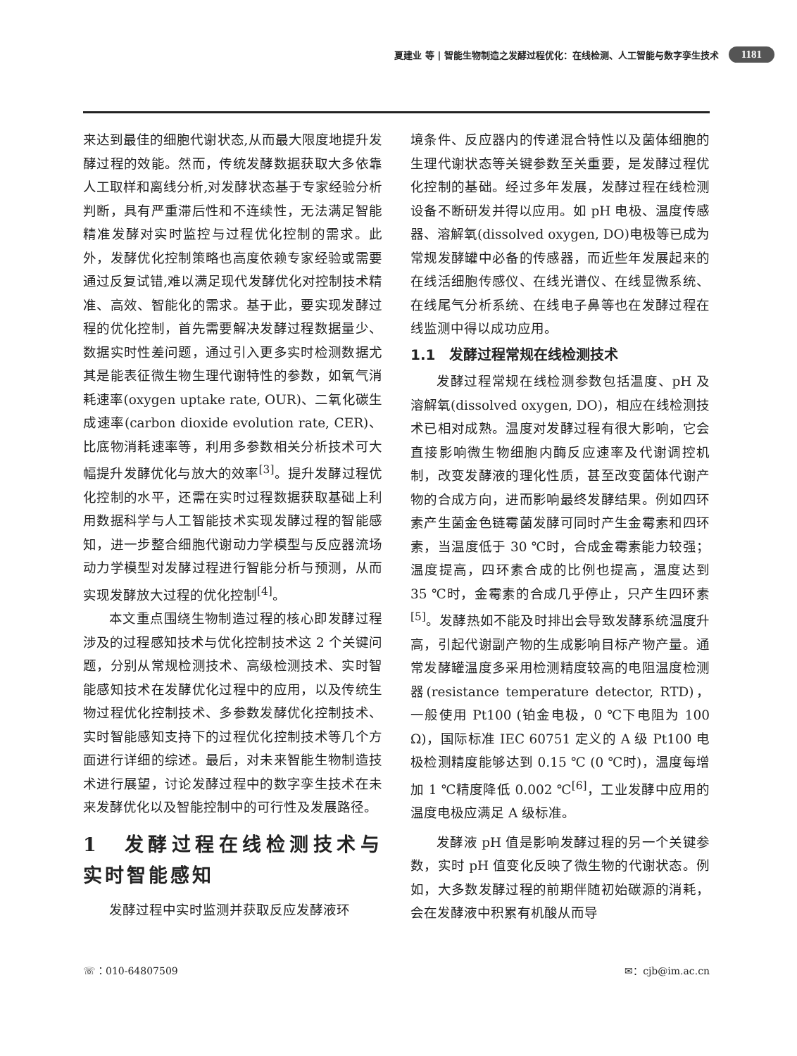夏建业 等 | 智能生物制造之发酵过程优化：在线检测、人工智能与数字孪生技术 1181
来达到最佳的细胞代谢状态,从而最大限度地提升发酵过程的效能。然而，传统发酵数据获取大多依靠人工取样和离线分析,对发酵状态基于专家经验分析判断，具有严重滞后性和不连续性，无法满足智能精准发酵对实时监控与过程优化控制的需求。此外，发酵优化控制策略也高度依赖专家经验或需要通过反复试错,难以满足现代发酵优化对控制技术精准、高效、智能化的需求。基于此，要实现发酵过程的优化控制，首先需要解决发酵过程数据量少、数据实时性差问题，通过引入更多实时检测数据尤其是能表征微生物生理代谢特性的参数，如氧气消耗速率(oxygen uptake rate, OUR)、二氧化碳生成速率(carbon dioxide evolution rate, CER)、比底物消耗速率等，利用多参数相关分析技术可大幅提升发酵优化与放大的效率<sup>[3]</sup>。提升发酵过程优化控制的水平，还需在实时过程数据获取基础上利用数据科学与人工智能技术实现发酵过程的智能感知，进一步整合细胞代谢动力学模型与反应器流场动力学模型对发酵过程进行智能分析与预测，从而实现发酵放大过程的优化控制<sup>[4]</sup>。
本文重点围绕生物制造过程的核心即发酵过程涉及的过程感知技术与优化控制技术这 2 个关键问题，分别从常规检测技术、高级检测技术、实时智能感知技术在发酵优化过程中的应用，以及传统生物过程优化控制技术、多参数发酵优化控制技术、实时智能感知支持下的过程优化控制技术等几个方面进行详细的综述。最后，对未来智能生物制造技术进行展望，讨论发酵过程中的数字孪生技术在未来发酵优化以及智能控制中的可行性及发展路径。
1　发酵过程在线检测技术与实时智能感知
发酵过程中实时监测并获取反应发酵液环
境条件、反应器内的传递混合特性以及菌体细胞的生理代谢状态等关键参数至关重要，是发酵过程优化控制的基础。经过多年发展，发酵过程在线检测设备不断研发并得以应用。如 pH 电极、温度传感器、溶解氧(dissolved oxygen, DO)电极等已成为常规发酵罐中必备的传感器，而近些年发展起来的在线活细胞传感仪、在线光谱仪、在线显微系统、在线尾气分析系统、在线电子鼻等也在发酵过程在线监测中得以成功应用。
1.1　发酵过程常规在线检测技术
发酵过程常规在线检测参数包括温度、pH 及溶解氧(dissolved oxygen, DO)，相应在线检测技术已相对成熟。温度对发酵过程有很大影响，它会直接影响微生物细胞内酶反应速率及代谢调控机制，改变发酵液的理化性质，甚至改变菌体代谢产物的合成方向，进而影响最终发酵结果。例如四环素产生菌金色链霉菌发酵可同时产生金霉素和四环素，当温度低于 30 ℃时，合成金霉素能力较强；温度提高，四环素合成的比例也提高，温度达到 35 ℃时，金霉素的合成几乎停止，只产生四环素<sup>[5]</sup>。发酵热如不能及时排出会导致发酵系统温度升高，引起代谢副产物的生成影响目标产物产量。通常发酵罐温度多采用检测精度较高的电阻温度检测器(resistance temperature detector, RTD)，一般使用 Pt100 (铂金电极，0 ℃下电阻为 100 Ω)，国际标准 IEC 60751 定义的 A 级 Pt100 电极检测精度能够达到 0.15 ℃ (0 ℃时)，温度每增加 1 ℃精度降低 0.002 ℃<sup>[6]</sup>，工业发酵中应用的温度电极应满足 A 级标准。
发酵液 pH 值是影响发酵过程的另一个关键参数，实时 pH 值变化反映了微生物的代谢状态。例如，大多数发酵过程的前期伴随初始碳源的消耗，会在发酵液中积累有机酸从而导
☏：010-64807509 ✉：cjb@im.ac.cn